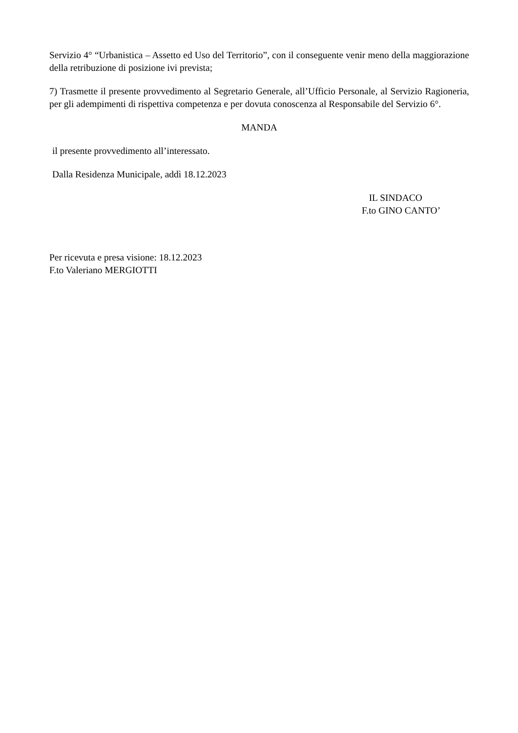Servizio 4° “Urbanistica – Assetto ed Uso del Territorio”, con il conseguente venir meno della maggiorazione della retribuzione di posizione ivi prevista;
7) Trasmette il presente provvedimento al Segretario Generale, all’Ufficio Personale, al Servizio Ragioneria, per gli adempimenti di rispettiva competenza e per dovuta conoscenza al Responsabile del Servizio 6°.
MANDA
il presente provvedimento all’interessato.
Dalla Residenza Municipale, addì 18.12.2023
IL SINDACO
F.to GINO CANTO’
Per ricevuta e presa visione: 18.12.2023
F.to Valeriano MERGIOTTI